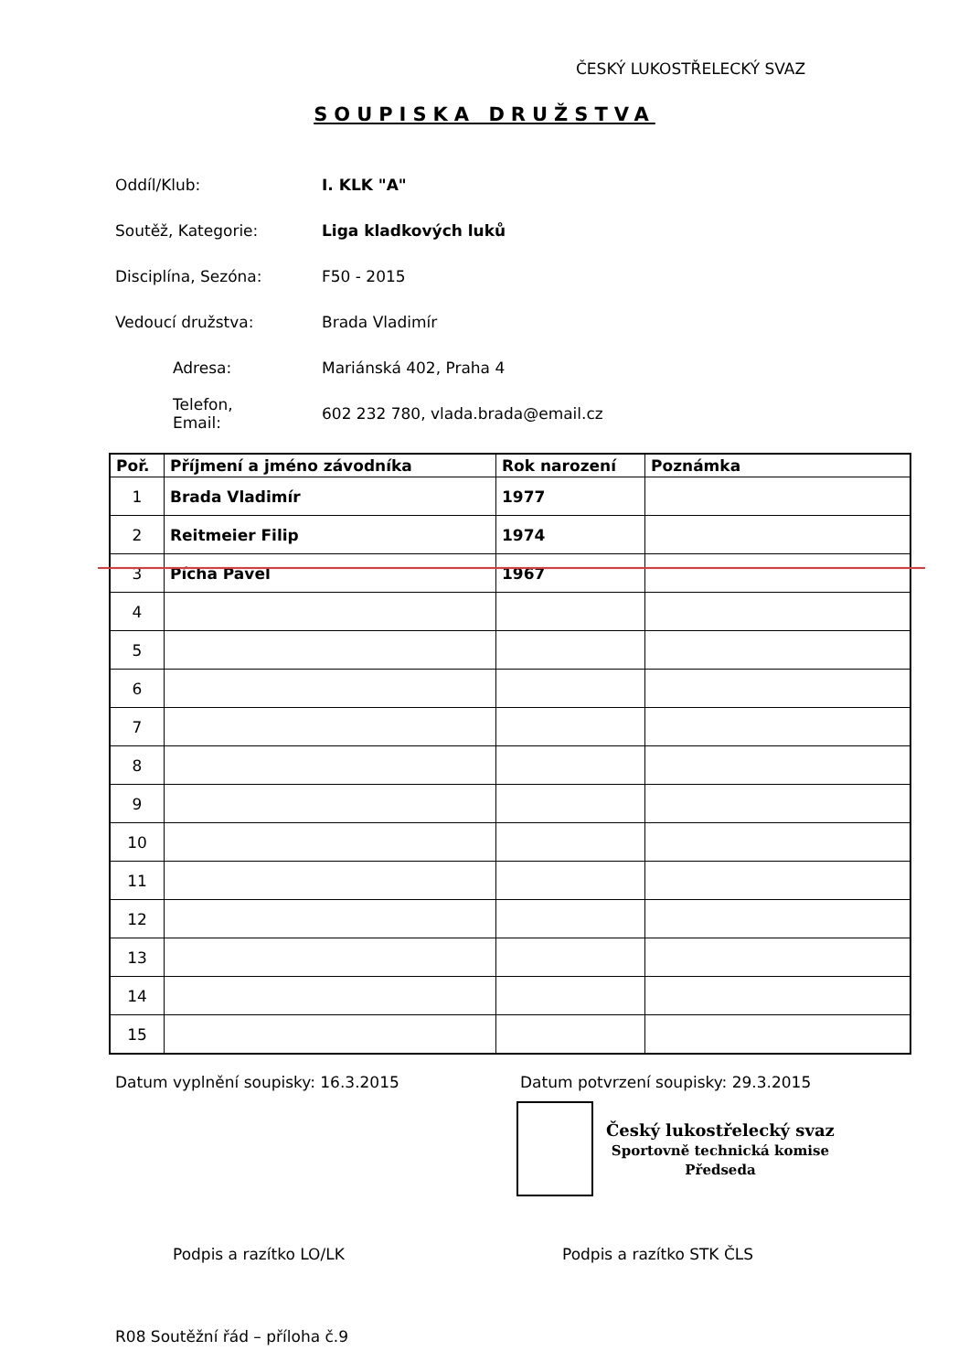ČESKÝ LUKOSTŘELECKÝ SVAZ
SOUPISKA DRUŽSTVA
Oddíl/Klub: I. KLK "A"
Soutěž, Kategorie: Liga kladkových luků
Disciplína, Sezóna:
F50 - 2015
Vedoucí družstva:
Brada Vladimír
Adresa:
Mariánská 402, Praha 4
Telefon,
Email:
602 232 780, vlada.brada@email.cz
| Poř. | Příjmení a jméno závodníka | Rok narození | Poznámka |
| --- | --- | --- | --- |
| 1 | Brada Vladimír | 1977 | |
| 2 | Reitmeier Filip | 1974 | |
| 3 | Pícha Pavel | 1967 | |
| 4 | | | |
| 5 | | | |
| 6 | | | |
| 7 | | | |
| 8 | | | |
| 9 | | | |
| 10 | | | |
| 11 | | | |
| 12 | | | |
| 13 | | | |
| 14 | | | |
| 15 | | | |
Datum vyplnění soupisky: 16.3.2015 Datum potvrzení soupisky: 29.3.2015
Český lukostřelecký svaz
Sportovně technická komise
Předseda
Podpis a razítko LO/LK Podpis a razítko STK ČLS
R08 Soutěžní řád – příloha č.9